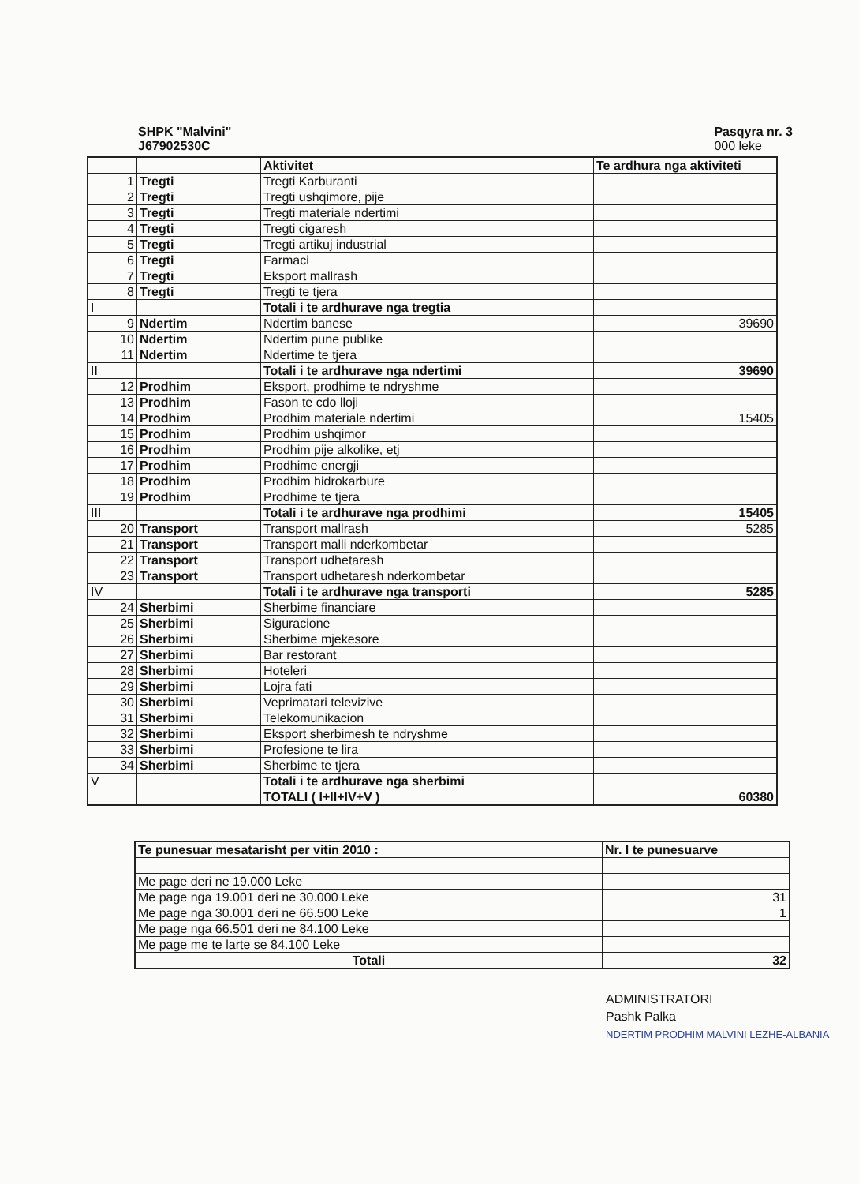SHPK "Malvini"
J67902530C
Pasqyra nr. 3
000 leke
| | | Aktivitet | Te ardhura nga aktiviteti |
| 1 | Tregti | Tregti Karburanti | |
| 2 | Tregti | Tregti ushqimore, pije | |
| 3 | Tregti | Tregti materiale ndertimi | |
| 4 | Tregti | Tregti cigaresh | |
| 5 | Tregti | Tregti artikuj industrial | |
| 6 | Tregti | Farmaci | |
| 7 | Tregti | Eksport mallrash | |
| 8 | Tregti | Tregti te tjera | |
| I | | Totali i te ardhurave nga tregtia | |
| 9 | Ndertim | Ndertim banese | 39690 |
| 10 | Ndertim | Ndertim pune publike | |
| 11 | Ndertim | Ndertime te tjera | |
| II | | Totali i te ardhurave nga ndertimi | 39690 |
| 12 | Prodhim | Eksport, prodhime te ndryshme | |
| 13 | Prodhim | Fason te cdo lloji | |
| 14 | Prodhim | Prodhim materiale ndertimi | 15405 |
| 15 | Prodhim | Prodhim ushqimor | |
| 16 | Prodhim | Prodhim pije alkolike, etj | |
| 17 | Prodhim | Prodhime energji | |
| 18 | Prodhim | Prodhim hidrokarbure | |
| 19 | Prodhim | Prodhime te tjera | |
| III | | Totali i te ardhurave nga prodhimi | 15405 |
| 20 | Transport | Transport mallrash | 5285 |
| 21 | Transport | Transport malli nderkombetar | |
| 22 | Transport | Transport udhetaresh | |
| 23 | Transport | Transport udhetaresh nderkombetar | |
| IV | | Totali i te ardhurave nga transporti | 5285 |
| 24 | Sherbimi | Sherbime financiare | |
| 25 | Sherbimi | Siguracione | |
| 26 | Sherbimi | Sherbime mjekesore | |
| 27 | Sherbimi | Bar restorant | |
| 28 | Sherbimi | Hoteleri | |
| 29 | Sherbimi | Lojra fati | |
| 30 | Sherbimi | Veprimatari televizive | |
| 31 | Sherbimi | Telekomunikacion | |
| 32 | Sherbimi | Eksport sherbimesh te ndryshme | |
| 33 | Sherbimi | Profesione te lira | |
| 34 | Sherbimi | Sherbime te tjera | |
| V | | Totali i te ardhurave nga sherbimi | |
| | | TOTALI ( I+II+IV+V ) | 60380 |
| Te punesuar mesatarisht per vitin 2010 : | Nr. I te punesuarve |
| Me page deri ne 19.000 Leke | |
| Me page nga 19.001 deri ne 30.000 Leke | 31 |
| Me page nga 30.001 deri ne 66.500 Leke | 1 |
| Me page nga 66.501 deri ne 84.100 Leke | |
| Me page me te larte se 84.100 Leke | |
| Totali | 32 |
ADMINISTRATORI
Pashk Palka
NDERTIM PRODHIM MALVINI LEZHE-ALBANIA